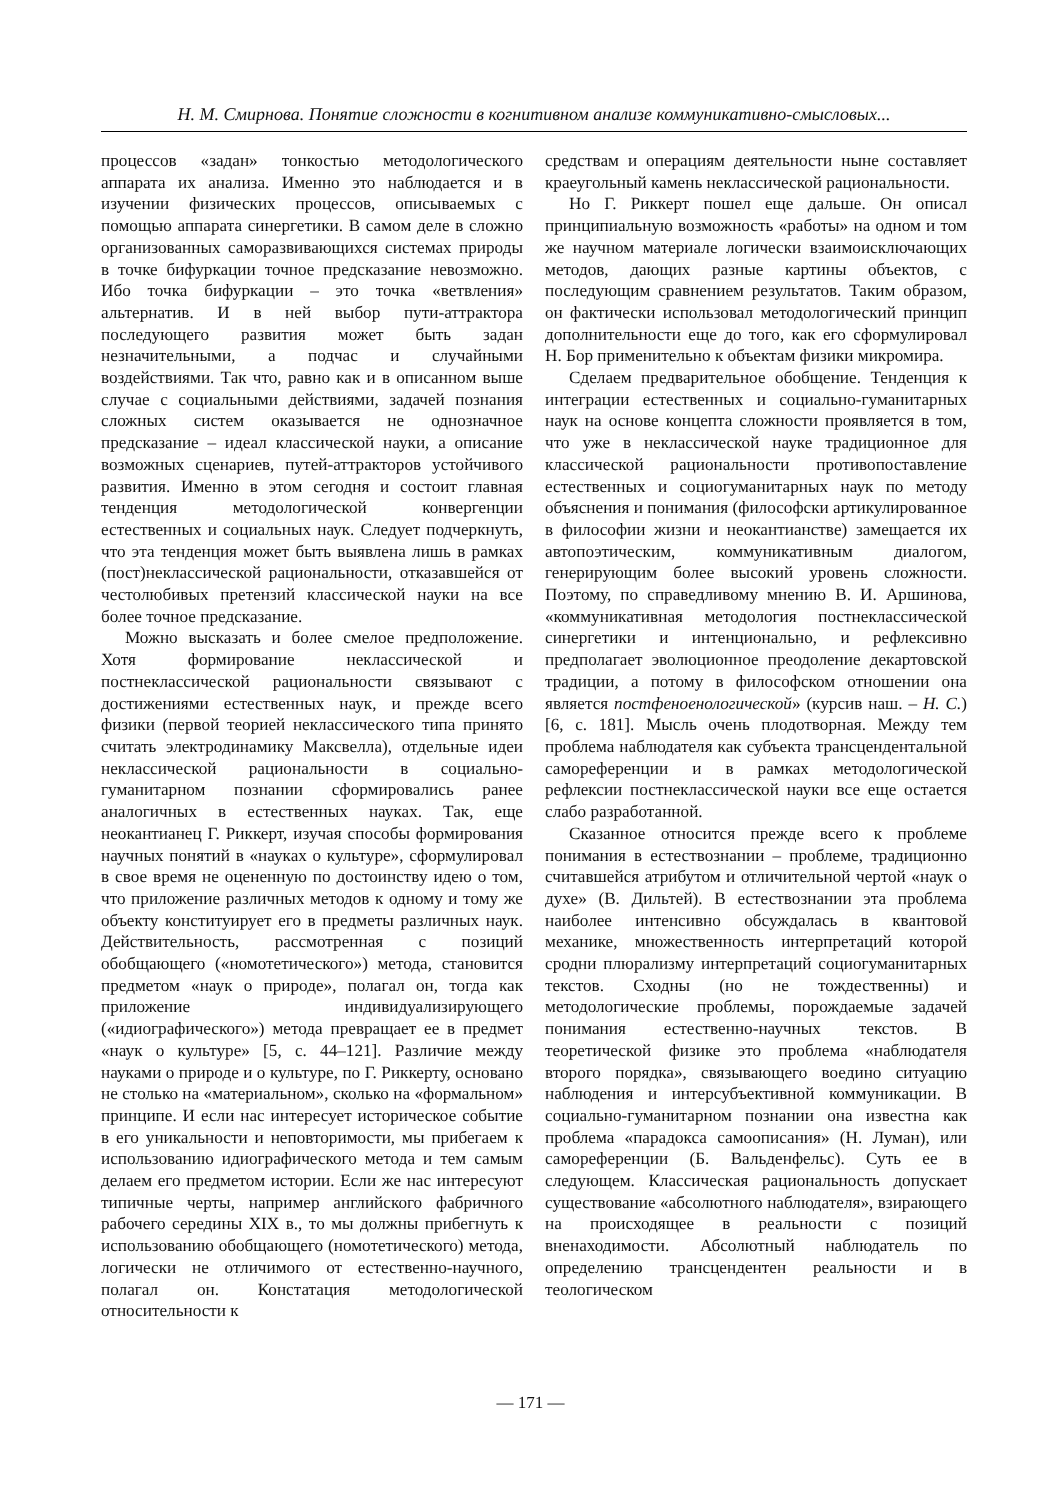Н. М. Смирнова. Понятие сложности в когнитивном анализе коммуникативно-смысловых...
процессов «задан» тонкостью методологического аппарата их анализа. Именно это наблюдается и в изучении физических процессов, описываемых с помощью аппарата синергетики. В самом деле в сложно организованных саморазвивающихся системах природы в точке бифуркации точное предсказание невозможно. Ибо точка бифуркации – это точка «ветвления» альтернатив. И в ней выбор пути-аттрактора последующего развития может быть задан незначительными, а подчас и случайными воздействиями. Так что, равно как и в описанном выше случае с социальными действиями, задачей познания сложных систем оказывается не однозначное предсказание – идеал классической науки, а описание возможных сценариев, путей-аттракторов устойчивого развития. Именно в этом сегодня и состоит главная тенденция методологической конвергенции естественных и социальных наук. Следует подчеркнуть, что эта тенденция может быть выявлена лишь в рамках (пост)неклассической рациональности, отказавшейся от честолюбивых претензий классической науки на все более точное предсказание.
Можно высказать и более смелое предположение. Хотя формирование неклассической и постнеклассической рациональности связывают с достижениями естественных наук, и прежде всего физики (первой теорией неклассического типа принято считать электродинамику Максвелла), отдельные идеи неклассической рациональности в социально-гуманитарном познании сформировались ранее аналогичных в естественных науках. Так, еще неокантианец Г. Риккерт, изучая способы формирования научных понятий в «науках о культуре», сформулировал в свое время не оцененную по достоинству идею о том, что приложение различных методов к одному и тому же объекту конституирует его в предметы различных наук. Действительность, рассмотренная с позиций обобщающего («номотетического») метода, становится предметом «наук о природе», полагал он, тогда как приложение индивидуализирующего («идиографического») метода превращает ее в предмет «наук о культуре» [5, с. 44–121]. Различие между науками о природе и о культуре, по Г. Риккерту, основано не столько на «материальном», сколько на «формальном» принципе. И если нас интересует историческое событие в его уникальности и неповторимости, мы прибегаем к использованию идиографического метода и тем самым делаем его предметом истории. Если же нас интересуют типичные черты, например английского фабричного рабочего середины XIX в., то мы должны прибегнуть к использованию обобщающего (номотетического) метода, логически не отличимого от естественно-научного, полагал он. Констатация методологической относительности к
средствам и операциям деятельности ныне составляет краеугольный камень неклассической рациональности.
Но Г. Риккерт пошел еще дальше. Он описал принципиальную возможность «работы» на одном и том же научном материале логически взаимоисключающих методов, дающих разные картины объектов, с последующим сравнением результатов. Таким образом, он фактически использовал методологический принцип дополнительности еще до того, как его сформулировал Н. Бор применительно к объектам физики микромира.
Сделаем предварительное обобщение. Тенденция к интеграции естественных и социально-гуманитарных наук на основе концепта сложности проявляется в том, что уже в неклассической науке традиционное для классической рациональности противопоставление естественных и социогуманитарных наук по методу объяснения и понимания (философски артикулированное в философии жизни и неокантианстве) замещается их автопоэтическим, коммуникативным диалогом, генерирующим более высокий уровень сложности. Поэтому, по справедливому мнению В. И. Аршинова, «коммуникативная методология постнеклассической синергетики и интенционально, и рефлексивно предполагает эволюционное преодоление декартовской традиции, а потому в философском отношении она является постфеноенологической» (курсив наш. – Н. С.) [6, с. 181]. Мысль очень плодотворная. Между тем проблема наблюдателя как субъекта трансцендентальной самореференции и в рамках методологической рефлексии постнеклассической науки все еще остается слабо разработанной.
Сказанное относится прежде всего к проблеме понимания в естествознании – проблеме, традиционно считавшейся атрибутом и отличительной чертой «наук о духе» (В. Дильтей). В естествознании эта проблема наиболее интенсивно обсуждалась в квантовой механике, множественность интерпретаций которой сродни плюрализму интерпретаций социогуманитарных текстов. Сходны (но не тождественны) и методологические проблемы, порождаемые задачей понимания естественно-научных текстов. В теоретической физике это проблема «наблюдателя второго порядка», связывающего воедино ситуацию наблюдения и интерсубъективной коммуникации. В социально-гуманитарном познании она известна как проблема «парадокса самоописания» (Н. Луман), или самореференции (Б. Вальденфельс). Суть ее в следующем. Классическая рациональность допускает существование «абсолютного наблюдателя», взирающего на происходящее в реальности с позиций вненаходимости. Абсолютный наблюдатель по определению трансцендентен реальности и в теологическом
— 171 —